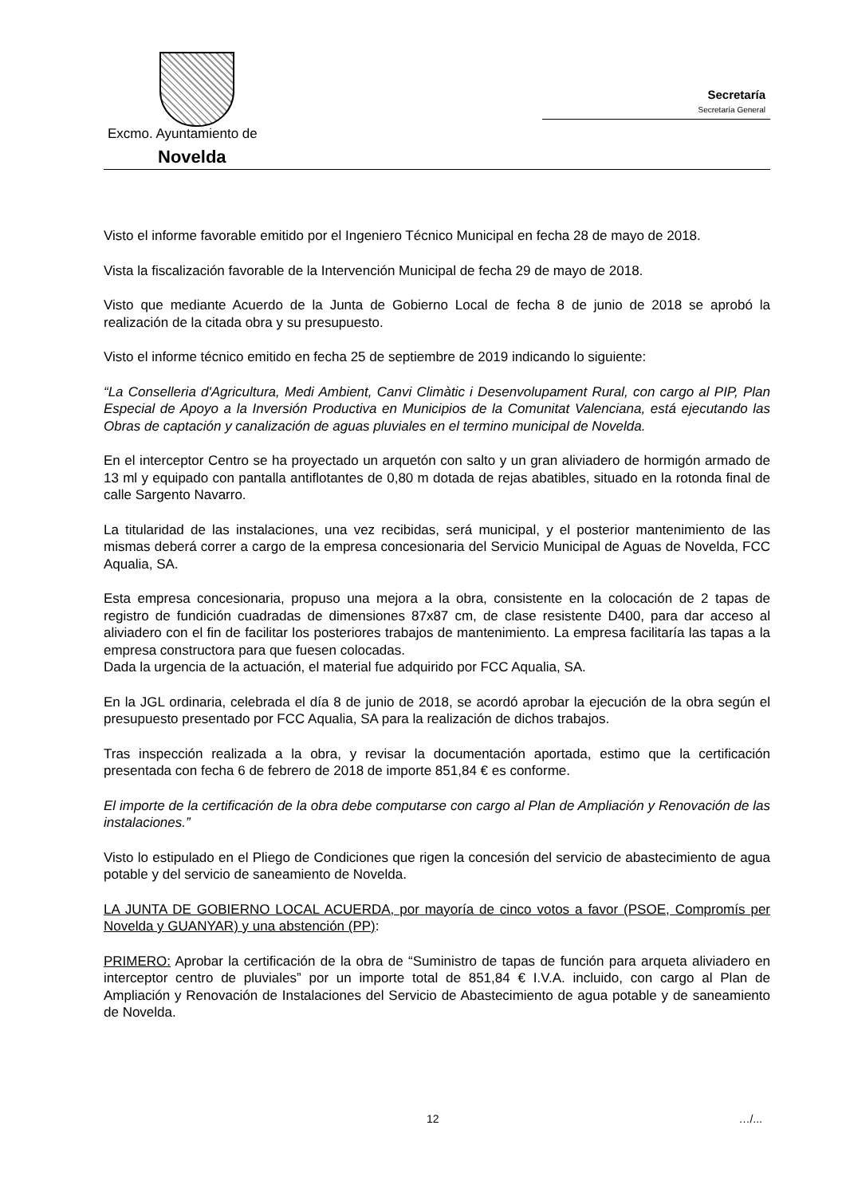Excmo. Ayuntamiento de
Novelda
Secretaría
Secretaría General
Visto el informe favorable emitido por el Ingeniero Técnico Municipal en fecha 28 de mayo de 2018.
Vista la fiscalización favorable de la Intervención Municipal de fecha 29 de mayo de 2018.
Visto que mediante Acuerdo de la Junta de Gobierno Local de fecha 8 de junio de 2018 se aprobó la realización de la citada obra y su presupuesto.
Visto el informe técnico emitido en fecha 25 de septiembre de 2019 indicando lo siguiente:
“La Conselleria d'Agricultura, Medi Ambient, Canvi Climàtic i Desenvolupament Rural, con cargo al PIP, Plan Especial de Apoyo a la Inversión Productiva en Municipios de la Comunitat Valenciana, está ejecutando las Obras de captación y canalización de aguas pluviales en el termino municipal de Novelda.
En el interceptor Centro se ha proyectado un arquetón con salto y un gran aliviadero de hormigón armado de 13 ml y equipado con pantalla antiflotantes de 0,80 m dotada de rejas abatibles, situado en la rotonda final de calle Sargento Navarro.
La titularidad de las instalaciones, una vez recibidas, será municipal, y el posterior mantenimiento de las mismas deberá correr a cargo de la empresa concesionaria del Servicio Municipal de Aguas de Novelda, FCC Aqualia, SA.
Esta empresa concesionaria, propuso una mejora a la obra, consistente en la colocación de 2 tapas de registro de fundición cuadradas de dimensiones 87x87 cm, de clase resistente D400, para dar acceso al aliviadero con el fin de facilitar los posteriores trabajos de mantenimiento. La empresa facilitaría las tapas a la empresa constructora para que fuesen colocadas.
Dada la urgencia de la actuación, el material fue adquirido por FCC Aqualia, SA.
En la JGL ordinaria, celebrada el día 8 de junio de 2018, se acordó aprobar la ejecución de la obra según el presupuesto presentado por FCC Aqualia, SA para la realización de dichos trabajos.
Tras inspección realizada a la obra, y revisar la documentación aportada, estimo que la certificación presentada con fecha 6 de febrero de 2018 de importe 851,84 € es conforme.
El importe de la certificación de la obra debe computarse con cargo al Plan de Ampliación y Renovación de las instalaciones.”
Visto lo estipulado en el Pliego de Condiciones que rigen la concesión del servicio de abastecimiento de agua potable y del servicio de saneamiento de Novelda.
LA JUNTA DE GOBIERNO LOCAL ACUERDA, por mayoría de cinco votos a favor (PSOE, Compromís per Novelda y GUANYAR) y una abstención (PP):
PRIMERO: Aprobar la certificación de la obra de “Suministro de tapas de función para arqueta aliviadero en interceptor centro de pluviales” por un importe total de 851,84 € I.V.A. incluido, con cargo al Plan de Ampliación y Renovación de Instalaciones del Servicio de Abastecimiento de agua potable y de saneamiento de Novelda.
12 …/...